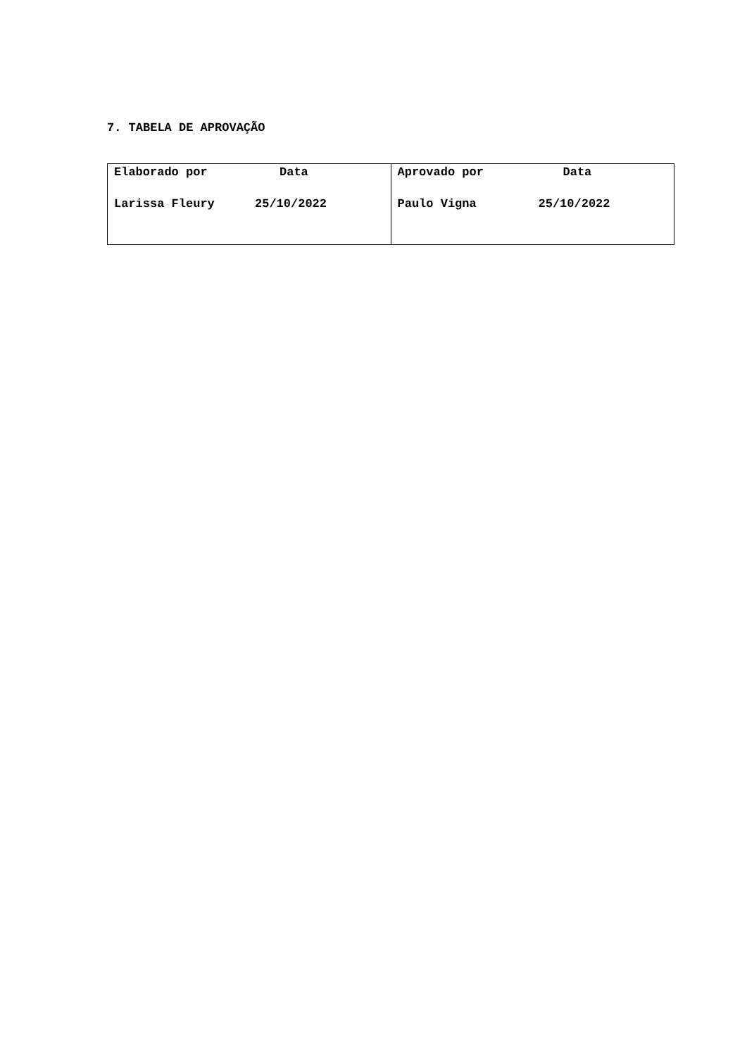7. TABELA DE APROVAÇÃO
| Elaborado por Data Larissa Fleury 25/10/2022 | Aprovado por Data Paulo Vigna 25/10/2022 |